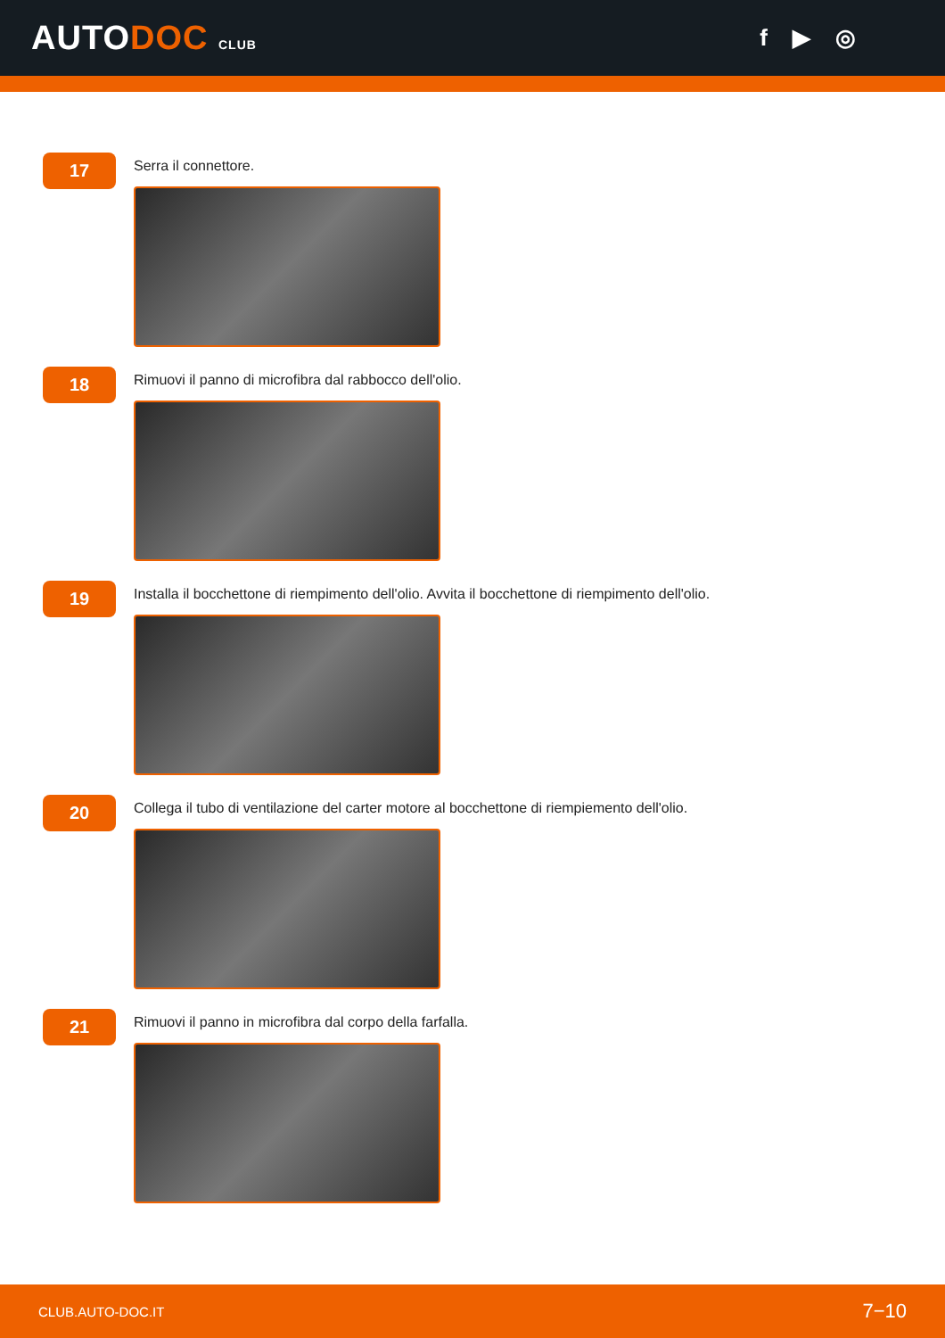AUTODOC CLUB
f ▶ ◎
17
Serra il connettore.
18
Rimuovi il panno di microfibra dal rabbocco dell'olio.
19
Installa il bocchettone di riempimento dell'olio. Avvita il bocchettone di riempimento dell'olio.
20
Collega il tubo di ventilazione del carter motore al bocchettone di riempiemento dell'olio.
21
Rimuovi il panno in microfibra dal corpo della farfalla.
CLUB.AUTO-DOC.IT 7−10